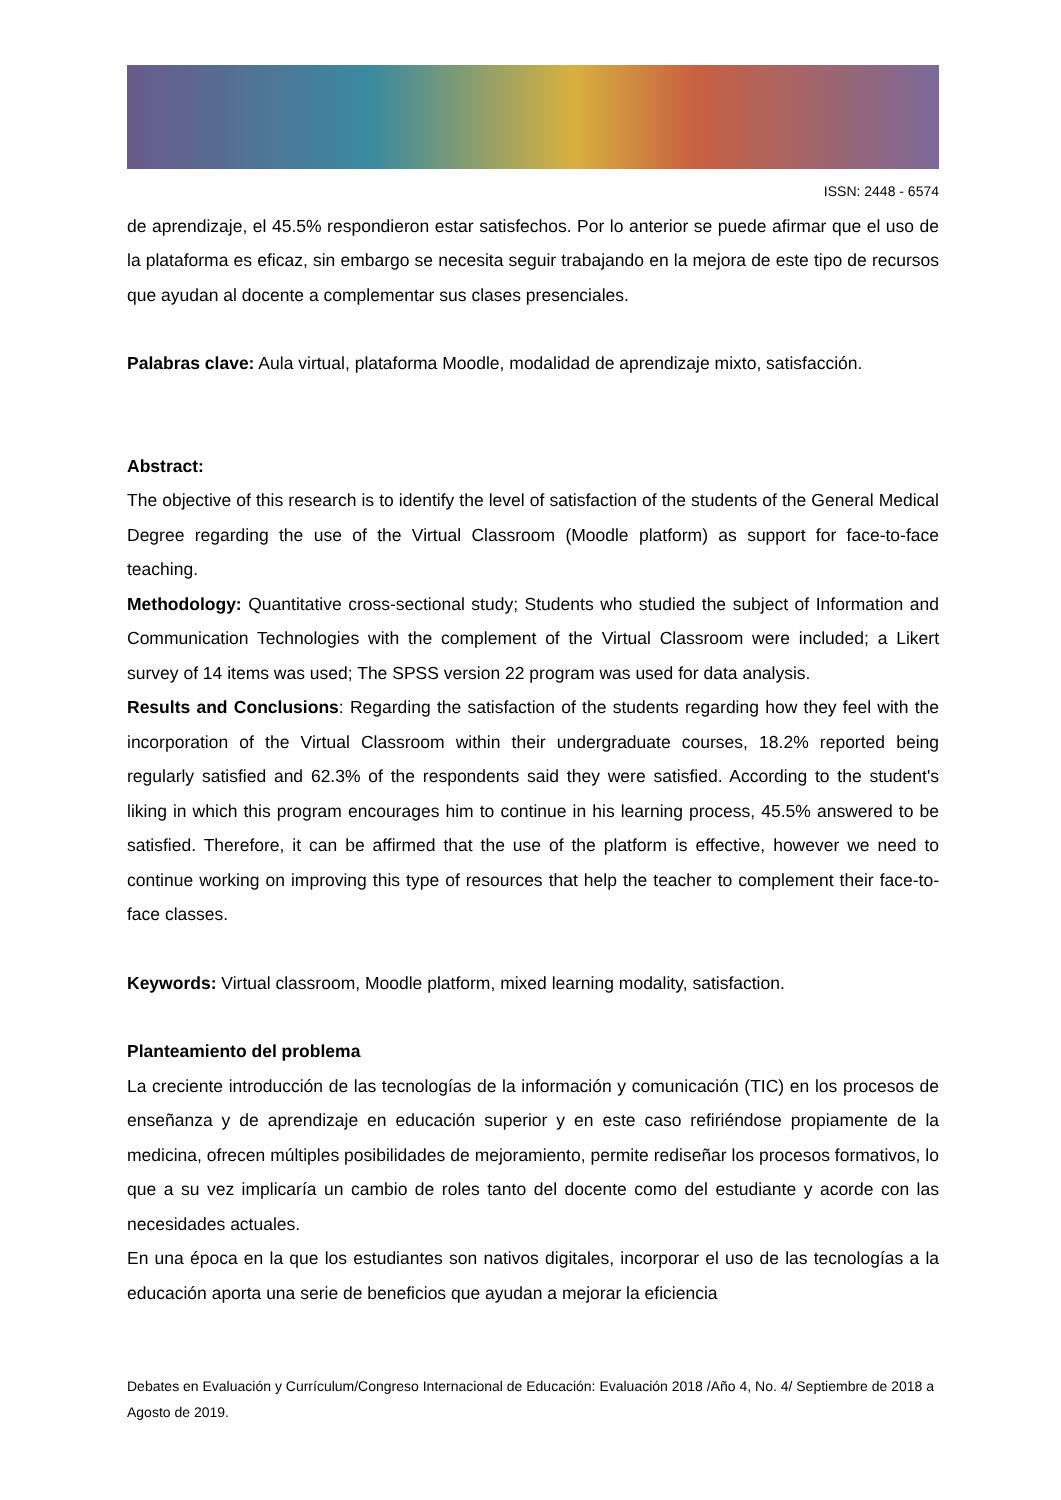ISSN: 2448 - 6574
de aprendizaje, el 45.5% respondieron estar satisfechos. Por lo anterior se puede afirmar que el uso de la plataforma es eficaz, sin embargo se necesita seguir trabajando en la mejora de este tipo de recursos que ayudan al docente a complementar sus clases presenciales.
Palabras clave: Aula virtual, plataforma Moodle, modalidad de aprendizaje mixto, satisfacción.
Abstract:
The objective of this research is to identify the level of satisfaction of the students of the General Medical Degree regarding the use of the Virtual Classroom (Moodle platform) as support for face-to-face teaching.
Methodology: Quantitative cross-sectional study; Students who studied the subject of Information and Communication Technologies with the complement of the Virtual Classroom were included; a Likert survey of 14 items was used; The SPSS version 22 program was used for data analysis.
Results and Conclusions: Regarding the satisfaction of the students regarding how they feel with the incorporation of the Virtual Classroom within their undergraduate courses, 18.2% reported being regularly satisfied and 62.3% of the respondents said they were satisfied. According to the student's liking in which this program encourages him to continue in his learning process, 45.5% answered to be satisfied. Therefore, it can be affirmed that the use of the platform is effective, however we need to continue working on improving this type of resources that help the teacher to complement their face-to-face classes.
Keywords: Virtual classroom, Moodle platform, mixed learning modality, satisfaction.
Planteamiento del problema
La creciente introducción de las tecnologías de la información y comunicación (TIC) en los procesos de enseñanza y de aprendizaje en educación superior y en este caso refiriéndose propiamente de la medicina, ofrecen múltiples posibilidades de mejoramiento, permite rediseñar los procesos formativos, lo que a su vez implicaría un cambio de roles tanto del docente como del estudiante y acorde con las necesidades actuales.
En una época en la que los estudiantes son nativos digitales, incorporar el uso de las tecnologías a la educación aporta una serie de beneficios que ayudan a mejorar la eficiencia
Debates en Evaluación y Currículum/Congreso Internacional de Educación: Evaluación 2018 /Año 4, No. 4/ Septiembre de 2018 a Agosto de 2019.